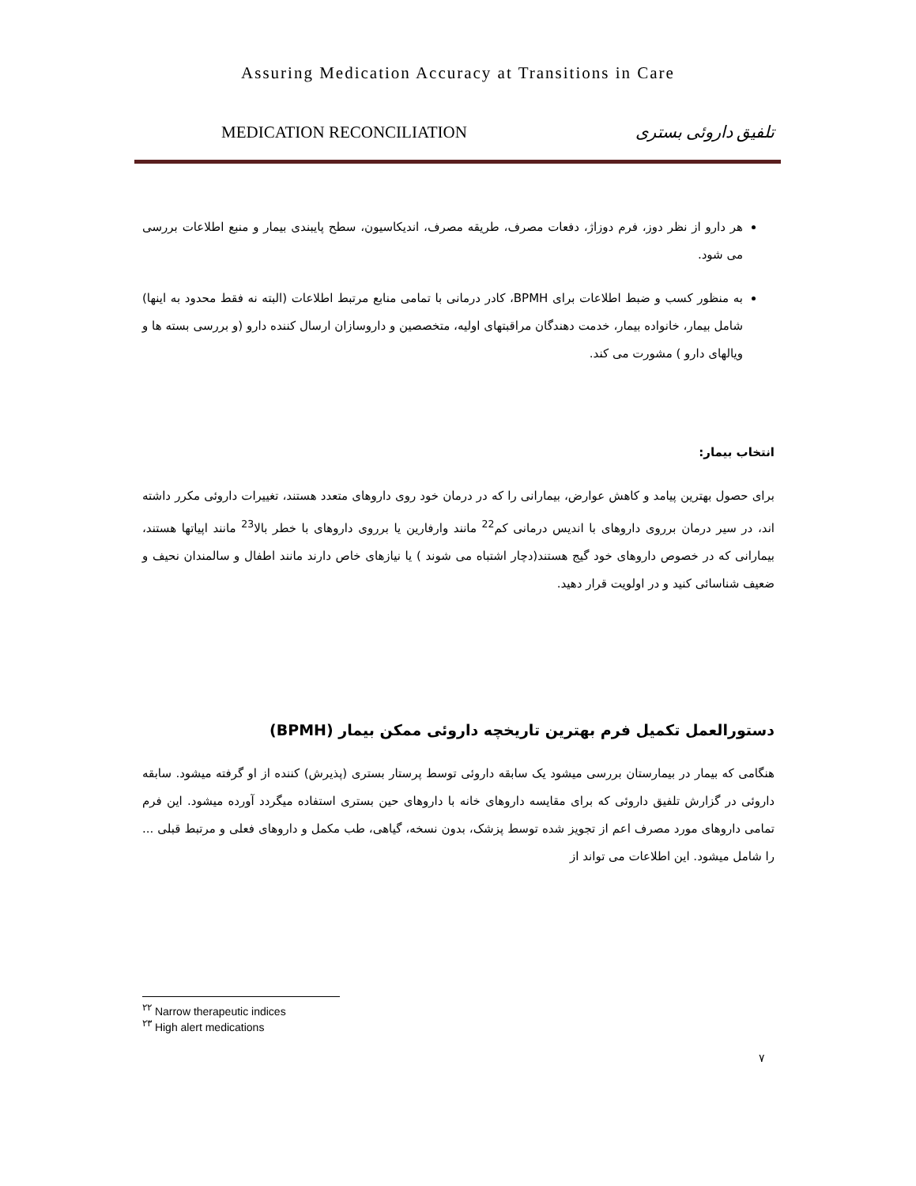Assuring Medication Accuracy at Transitions in Care
MEDICATION RECONCILIATION تلفیق داروئی بستری
هر دارو از نظر دوز، فرم دوزاژ، دفعات مصرف، طریقه مصرف، اندیکاسیون، سطح پایبندی بیمار و منبع اطلاعات بررسی می شود.
به منظور کسب و ضبط اطلاعات برای BPMH، کادر درمانی با تمامی منابع مرتبط اطلاعات (البته نه فقط محدود به اینها) شامل بیمار، خانواده بیمار، خدمت دهندگان مراقبتهای اولیه، متخصصین و داروسازان ارسال کننده دارو (و بررسی بسته ها و ویالهای دارو ) مشورت می کند.
انتخاب بیمار:
برای حصول بهترین پیامد و کاهش عوارض، بیمارانی را که در درمان خود روی داروهای متعدد هستند، تغییرات داروئی مکرر داشته اند، در سیر درمان برروی داروهای با اندیس درمانی کم<sup>22</sup> مانند وارفارین یا برروی داروهای با خطر بالا<sup>23</sup> مانند اپیاتها هستند، بیمارانی که در خصوص داروهای خود گیج هستند(دچار اشتباه می شوند ) یا نیازهای خاص دارند مانند اطفال و سالمندان نحیف و ضعیف شناسائی کنید و در اولویت قرار دهید.
دستورالعمل تکمیل فرم بهترین تاریخچه داروئی ممکن بیمار (BPMH)
هنگامی که بیمار در بیمارستان بررسی میشود یک سابقه داروئی توسط پرستار بستری (پذیرش) کننده از او گرفته میشود. سابقه داروئی در گزارش تلفیق داروئی که برای مقایسه داروهای خانه با داروهای حین بستری استفاده میگردد آورده میشود. این فرم تمامی داروهای مورد مصرف اعم از تجویز شده توسط پزشک، بدون نسخه، گیاهی، طب مکمل و داروهای فعلی و مرتبط قبلی ... را شامل میشود. این اطلاعات می تواند از
<sup>۲۲</sup> Narrow therapeutic indices
<sup>۲۳</sup> High alert medications
۷